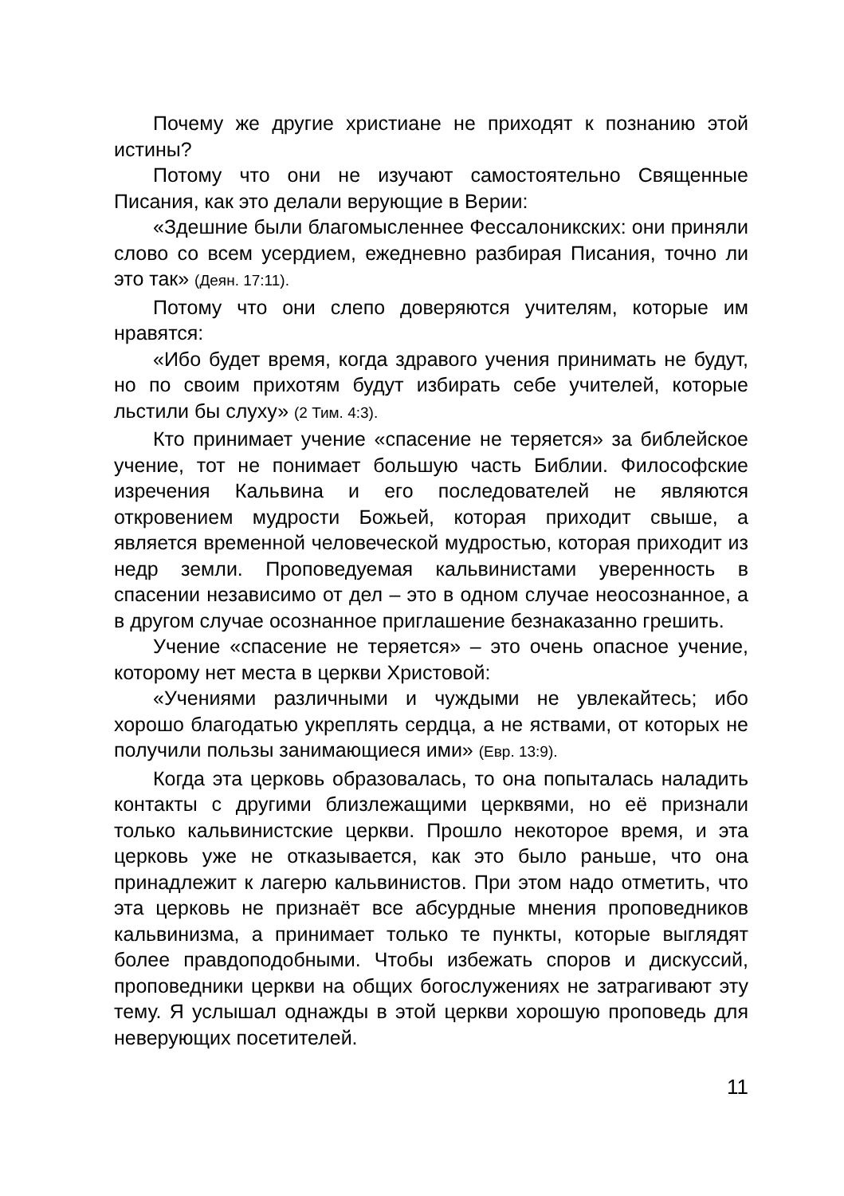Почему же другие христиане не приходят к познанию этой истины?
Потому что они не изучают самостоятельно Священные Писания, как это делали верующие в Верии:
«Здешние были благомысленнее Фессалоникских: они приняли слово со всем усердием, ежедневно разбирая Писания, точно ли это так» (Деян. 17:11).
Потому что они слепо доверяются учителям, которые им нравятся:
«Ибо будет время, когда здравого учения принимать не будут, но по своим прихотям будут избирать себе учителей, которые льстили бы слуху» (2 Тим. 4:3).
Кто принимает учение «спасение не теряется» за библейское учение, тот не понимает большую часть Библии. Философские изречения Кальвина и его последователей не являются откровением мудрости Божьей, которая приходит свыше, а является временной человеческой мудростью, которая приходит из недр земли. Проповедуемая кальвинистами уверенность в спасении независимо от дел – это в одном случае неосознанное, а в другом случае осознанное приглашение безнаказанно грешить.
Учение «спасение не теряется» – это очень опасное учение, которому нет места в церкви Христовой:
«Учениями различными и чуждыми не увлекайтесь; ибо хорошо благодатью укреплять сердца, а не яствами, от которых не получили пользы занимающиеся ими» (Евр. 13:9).
Когда эта церковь образовалась, то она попыталась наладить контакты с другими близлежащими церквями, но её признали только кальвинистские церкви. Прошло некоторое время, и эта церковь уже не отказывается, как это было раньше, что она принадлежит к лагерю кальвинистов. При этом надо отметить, что эта церковь не признаёт все абсурдные мнения проповедников кальвинизма, а принимает только те пункты, которые выглядят более правдоподобными. Чтобы избежать споров и дискуссий, проповедники церкви на общих богослужениях не затрагивают эту тему. Я услышал однажды в этой церкви хорошую проповедь для неверующих посетителей.
11